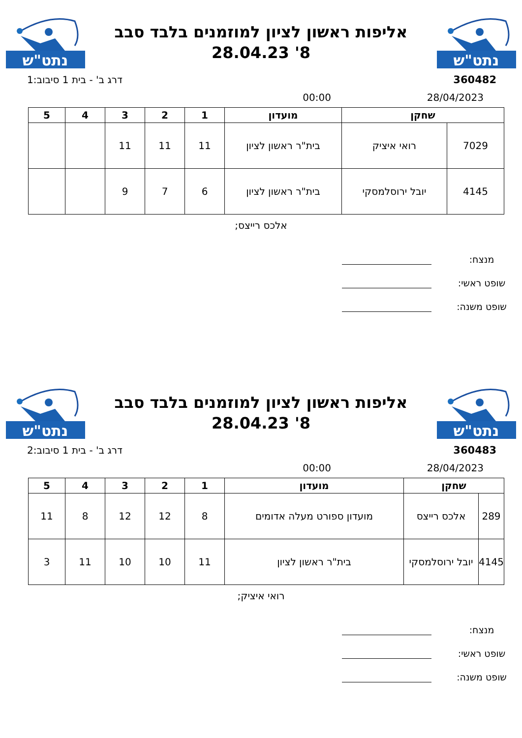נתט"ש
אליפות ראשון לציון למוזמנים בלבד סבב
8' 28.04.23
נתט"ש
360482 דרג ב' - בית 1 סיבוב:1
28/04/2023 00:00
| שחקן | | מועדון | 1 | 2 | 3 | 4 | 5 |
| --- | --- | --- | --- | --- | --- | --- | --- |
| 7029 | רואי איציק | בית"ר ראשון לציון | 11 | 11 | 11 | | |
| 4145 | יובל ירוסלמסקי | בית"ר ראשון לציון | 6 | 7 | 9 | | |
אלכס רייצס;
מנצח:
שופט ראשי:
שופט משנה:
נתט"ש
אליפות ראשון לציון למוזמנים בלבד סבב
8' 28.04.23
נתט"ש
360483 דרג ב' - בית 1 סיבוב:2
28/04/2023 00:00
| שחקן | | מועדון | 1 | 2 | 3 | 4 | 5 |
| --- | --- | --- | --- | --- | --- | --- | --- |
| 289 | אלכס רייצס | מועדון ספורט מעלה אדומים | 8 | 12 | 12 | 8 | 11 |
| 4145 | יובל ירוסלמסקי | בית"ר ראשון לציון | 11 | 10 | 10 | 11 | 3 |
רואי איציק;
מנצח:
שופט ראשי:
שופט משנה: